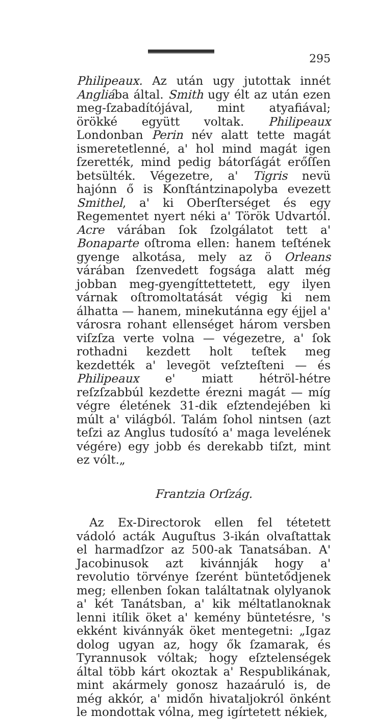295
Philipeaux. Az után ugy jutottak innét Angliába által. Smith ugy élt az után ezen meg-ſzabadítójával, mint atyafiával; örökké együtt voltak. Philipeaux Londonban Perin név alatt tette magát ismeretetlenné, a' hol mind magát igen ſzerették, mind pedig bátorſágát erőſſen betsülték. Végezetre, a' Tigris nevü hajónn ő is Konſtántzinapolyba evezett Smithel, a' ki Oberſterséget és egy Regementet nyert néki a' Török Udvartól. Acre várában ſok ſzolgálatot tett a' Bonaparte oſtroma ellen: hanem teſtének gyenge alkotása, mely az ö Orleans várában ſzenvedett fogsága alatt még jobban meg-gyengíttettetett, egy ilyen várnak oſtromoltatását végig ki nem álhatta — hanem, minekutánna egy éjjel a' városra rohant ellenséget három versben viſzſza verte volna — végezetre, a' ſok rothadni kezdett holt teſtek meg kezdették a' levegöt veſzteſteni — és Philipeaux e' miatt hétröl-hétre reſzſzabbúl kezdette érezni magát — míg végre életének 31-dik eſztendejében ki múlt a' világból. Talám ſohol nintsen (azt teſzi az Anglus tudosító a' maga levelének végére) egy jobb és derekabb tiſzt, mint ez vólt.„
Frantzia Orſzág.
Az Ex-Directorok ellen fel tétetett vádoló acták Auguſtus 3-ikán olvaſtattak el harmadſzor az 500-ak Tanatsában. A' Jacobinusok azt kivánnják hogy a' revolutio törvénye ſzerént büntetődjenek meg; ellenben ſokan találtatnak olylyanok a' két Tanátsban, a' kik méltatlanoknak lenni itílik öket a' kemény büntetésre, 's ekként kivánnyák öket mentegetni: „Igaz dolog ugyan az, hogy ők ſzamarak, és Tyrannusok vóltak; hogy eſztelenségek által több kárt okoztak a' Respublikának, mint akármely gonosz hazaáruló is, de még akkór, a' midőn hivataljokról önként le mondottak vólna, meg igírtetett nékiek,